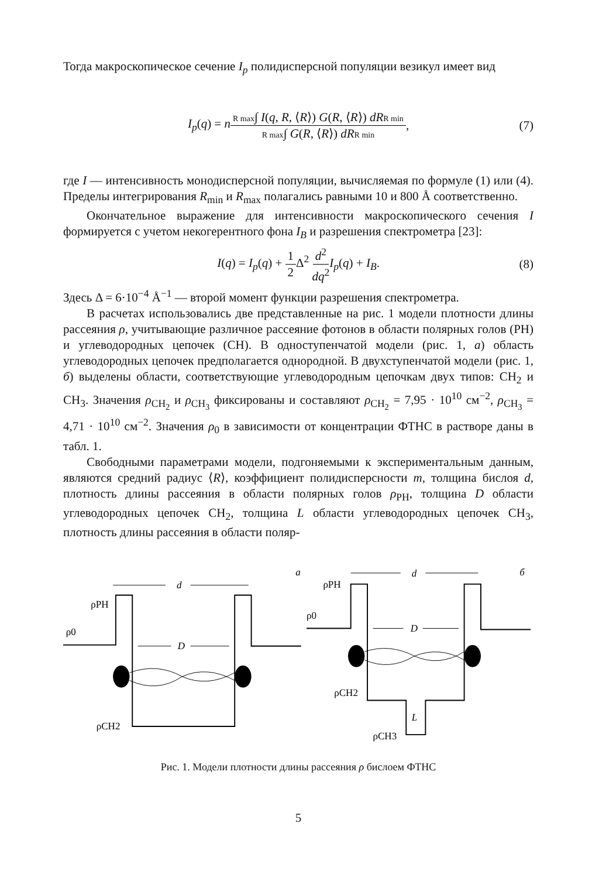Тогда макроскопическое сечение I<sub>p</sub> полидисперсной популяции везикул имеет вид
I<sub>p</sub>(q) = n R max∫ I(q, R, ⟨R⟩) G(R, ⟨R⟩) dR R min R max∫ G(R, ⟨R⟩) dR R min, (7)
где I — интенсивность монодисперсной популяции, вычисляемая по формуле (1) или (4). Пределы интегрирования R<sub>min</sub> и R<sub>max</sub> полагались равными 10 и 800 Å соответственно.
Окончательное выражение для интенсивности макроскопического сечения I формируется с учетом некогерентного фона I<sub>B</sub> и разрешения спектрометра [23]:
I(q) = I<sub>p</sub>(q) + 1 2 Δ<sup>2</sup> d<sup>2</sup> dq<sup>2</sup> I<sub>p</sub>(q) + I<sub>B</sub>. (8)
Здесь Δ = 6·10<sup>−4</sup> Å<sup>−1</sup> — второй момент функции разрешения спектрометра.
В расчетах использовались две представленные на рис. 1 модели плотности длины рассеяния ρ, учитывающие различное рассеяние фотонов в области полярных голов (PH) и углеводородных цепочек (CH). В одноступенчатой модели (рис. 1, а) область углеводородных цепочек предполагается однородной. В двухступенчатой модели (рис. 1, б) выделены области, соответствующие углеводородным цепочкам двух типов: CH<sub>2</sub> и CH<sub>3</sub>. Значения ρ<sub>CH<sub>2</sub></sub> и ρ<sub>CH<sub>3</sub></sub> фиксированы и составляют ρ<sub>CH<sub>2</sub></sub> = 7,95 · 10<sup>10</sup> см<sup>−2</sup>, ρ<sub>CH<sub>3</sub></sub> = 4,71 · 10<sup>10</sup> см<sup>−2</sup>. Значения ρ<sub>0</sub> в зависимости от концентрации ФТНС в растворе даны в табл. 1.
Свободными параметрами модели, подгоняемыми к экспериментальным данным, являются средний радиус ⟨R⟩, коэффициент полидисперсности m, толщина бислоя d, плотность длины рассеяния в области полярных голов ρ<sub>PH</sub>, толщина D области углеводородных цепочек CH<sub>2</sub>, толщина L области углеводородных цепочек CH<sub>3</sub>, плотность длины рассеяния в области поляр-
а
d
ρPH
ρ0
ρCH2
D
б
d
ρPH
ρ0
ρCH2
ρCH3
D
L
Рис. 1. Модели плотности длины рассеяния ρ бислоем ФТНС
5